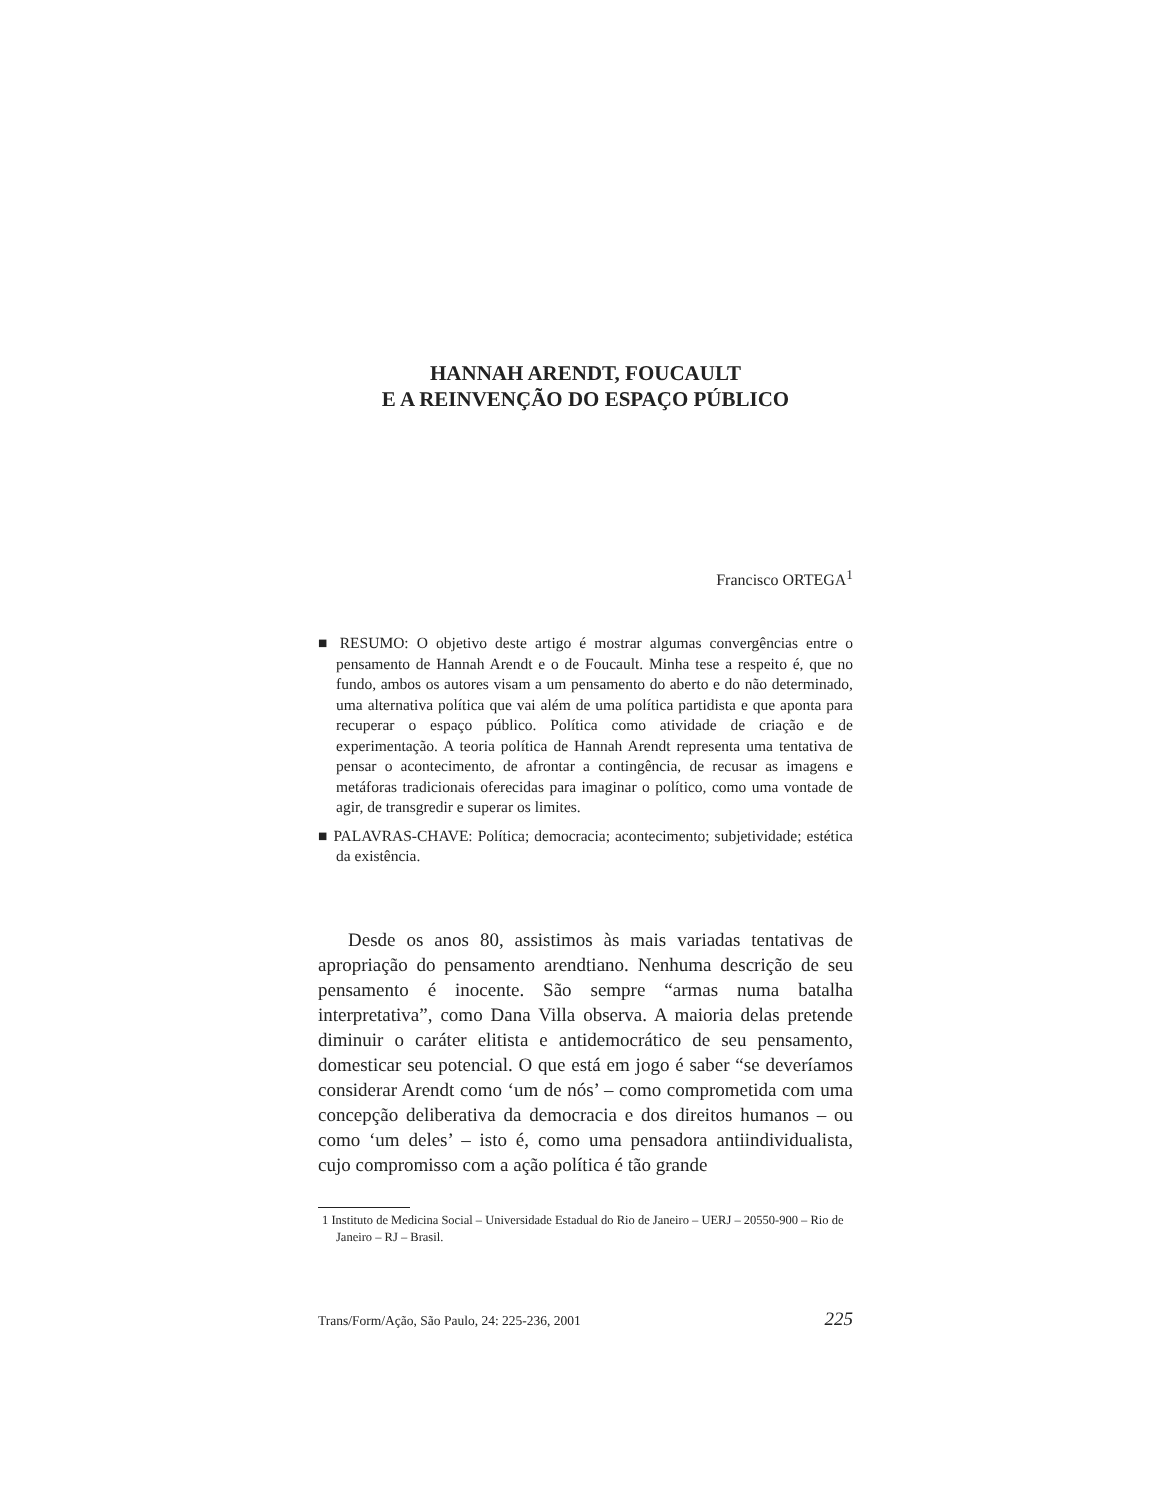HANNAH ARENDT, FOUCAULT
E A REINVENÇÃO DO ESPAÇO PÚBLICO
Francisco ORTEGA<sup>1</sup>
■ RESUMO: O objetivo deste artigo é mostrar algumas convergências entre o pensamento de Hannah Arendt e o de Foucault. Minha tese a respeito é, que no fundo, ambos os autores visam a um pensamento do aberto e do não determinado, uma alternativa política que vai além de uma política partidista e que aponta para recuperar o espaço público. Política como atividade de criação e de experimentação. A teoria política de Hannah Arendt representa uma tentativa de pensar o acontecimento, de afrontar a contingência, de recusar as imagens e metáforas tradicionais oferecidas para imaginar o político, como uma vontade de agir, de transgredir e superar os limites.
■ PALAVRAS-CHAVE: Política; democracia; acontecimento; subjetividade; estética da existência.
Desde os anos 80, assistimos às mais variadas tentativas de apropriação do pensamento arendtiano. Nenhuma descrição de seu pensamento é inocente. São sempre “armas numa batalha interpretativa”, como Dana Villa observa. A maioria delas pretende diminuir o caráter elitista e antidemocrático de seu pensamento, domesticar seu potencial. O que está em jogo é saber “se deveríamos considerar Arendt como ‘um de nós’ – como comprometida com uma concepção deliberativa da democracia e dos direitos humanos – ou como ‘um deles’ – isto é, como uma pensadora antiindividualista, cujo compromisso com a ação política é tão grande
1 Instituto de Medicina Social – Universidade Estadual do Rio de Janeiro – UERJ – 20550-900 – Rio de Janeiro – RJ – Brasil.
Trans/Form/Ação, São Paulo, 24: 225-236, 2001 225